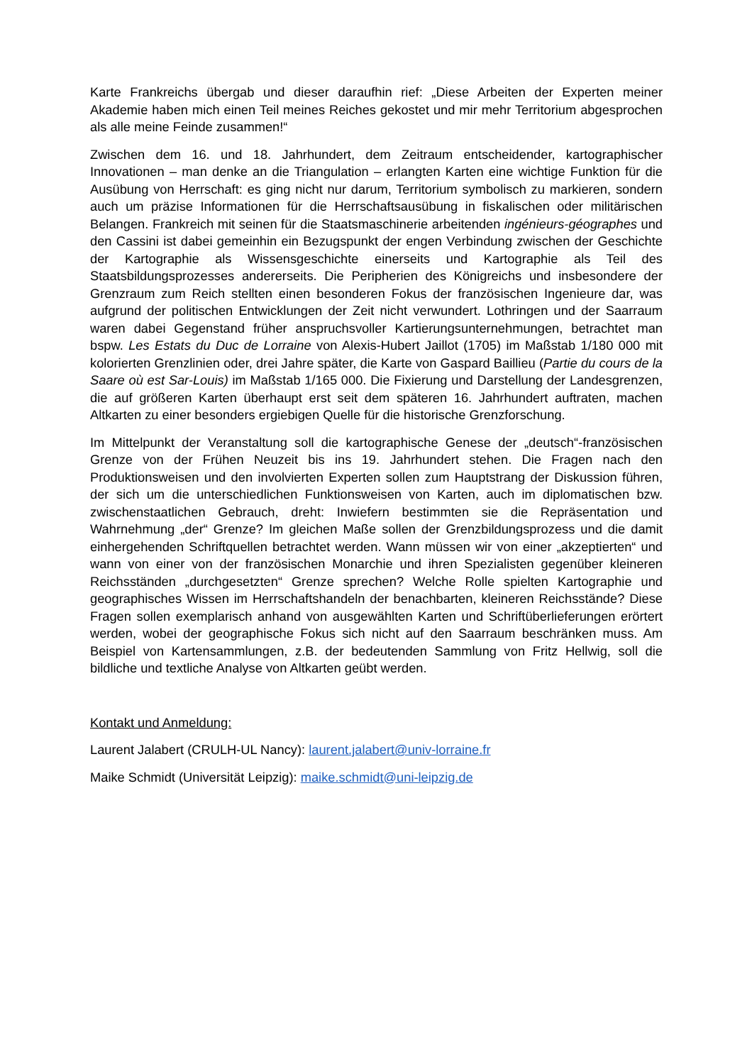Karte Frankreichs übergab und dieser daraufhin rief: „Diese Arbeiten der Experten meiner Akademie haben mich einen Teil meines Reiches gekostet und mir mehr Territorium abgesprochen als alle meine Feinde zusammen!“
Zwischen dem 16. und 18. Jahrhundert, dem Zeitraum entscheidender, kartographischer Innovationen – man denke an die Triangulation – erlangten Karten eine wichtige Funktion für die Ausübung von Herrschaft: es ging nicht nur darum, Territorium symbolisch zu markieren, sondern auch um präzise Informationen für die Herrschaftsausübung in fiskalischen oder militärischen Belangen. Frankreich mit seinen für die Staatsmaschinerie arbeitenden ingénieurs-géographes und den Cassini ist dabei gemeinhin ein Bezugspunkt der engen Verbindung zwischen der Geschichte der Kartographie als Wissensgeschichte einerseits und Kartographie als Teil des Staatsbildungsprozesses andererseits. Die Peripherien des Königreichs und insbesondere der Grenzraum zum Reich stellten einen besonderen Fokus der französischen Ingenieure dar, was aufgrund der politischen Entwicklungen der Zeit nicht verwundert. Lothringen und der Saarraum waren dabei Gegenstand früher anspruchsvoller Kartierungsunternehmungen, betrachtet man bspw. Les Estats du Duc de Lorraine von Alexis-Hubert Jaillot (1705) im Maßstab 1/180 000 mit kolorierten Grenzlinien oder, drei Jahre später, die Karte von Gaspard Baillieu (Partie du cours de la Saare où est Sar-Louis) im Maßstab 1/165 000. Die Fixierung und Darstellung der Landesgrenzen, die auf größeren Karten überhaupt erst seit dem späteren 16. Jahrhundert auftraten, machen Altkarten zu einer besonders ergiebigen Quelle für die historische Grenzforschung.
Im Mittelpunkt der Veranstaltung soll die kartographische Genese der „deutsch“-französischen Grenze von der Frühen Neuzeit bis ins 19. Jahrhundert stehen. Die Fragen nach den Produktionsweisen und den involvierten Experten sollen zum Hauptstrang der Diskussion führen, der sich um die unterschiedlichen Funktionsweisen von Karten, auch im diplomatischen bzw. zwischenstaatlichen Gebrauch, dreht: Inwiefern bestimmten sie die Repräsentation und Wahrnehmung „der“ Grenze? Im gleichen Maße sollen der Grenzbildungsprozess und die damit einhergehenden Schriftquellen betrachtet werden. Wann müssen wir von einer „akzeptierten“ und wann von einer von der französischen Monarchie und ihren Spezialisten gegenüber kleineren Reichsständen „durchgesetzten“ Grenze sprechen? Welche Rolle spielten Kartographie und geographisches Wissen im Herrschaftshandeln der benachbarten, kleineren Reichsstände? Diese Fragen sollen exemplarisch anhand von ausgewählten Karten und Schriftüberlieferungen erörtert werden, wobei der geographische Fokus sich nicht auf den Saarraum beschränken muss. Am Beispiel von Kartensammlungen, z.B. der bedeutenden Sammlung von Fritz Hellwig, soll die bildliche und textliche Analyse von Altkarten geübt werden.
Kontakt und Anmeldung:
Laurent Jalabert (CRULH-UL Nancy): laurent.jalabert@univ-lorraine.fr
Maike Schmidt (Universität Leipzig): maike.schmidt@uni-leipzig.de